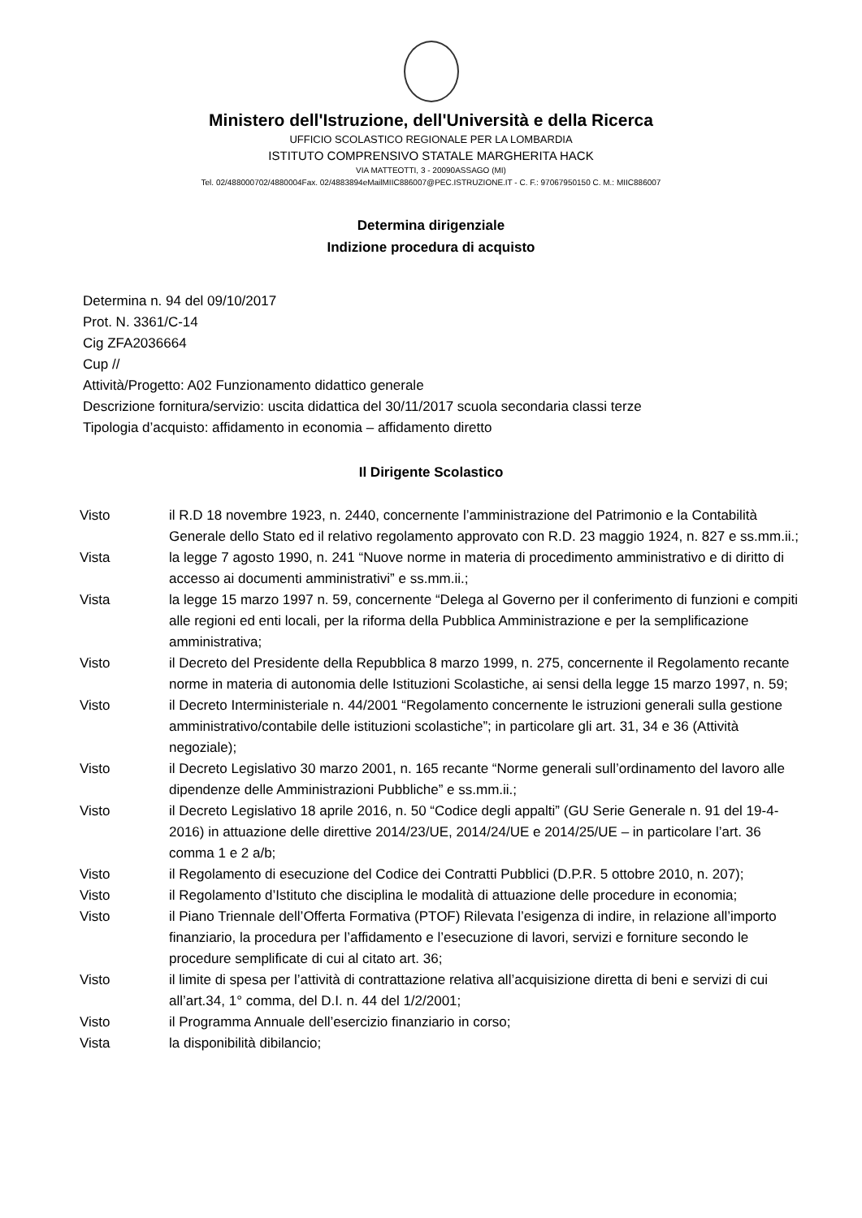Ministero dell'Istruzione, dell'Università e della Ricerca
UFFICIO SCOLASTICO REGIONALE PER LA LOMBARDIA
ISTITUTO COMPRENSIVO STATALE MARGHERITA HACK
VIA MATTEOTTI, 3 - 20090ASSAGO (MI)
Tel. 02/488000702/4880004Fax. 02/4883894eMailMIIC886007@PEC.ISTRUZIONE.IT - C. F.: 97067950150 C. M.: MIIC886007
Determina dirigenziale
Indizione procedura di acquisto
Determina n. 94 del 09/10/2017
Prot. N. 3361/C-14
Cig ZFA2036664
Cup //
Attività/Progetto: A02 Funzionamento didattico generale
Descrizione fornitura/servizio: uscita didattica del 30/11/2017 scuola secondaria classi terze
Tipologia d’acquisto: affidamento in economia – affidamento diretto
Il Dirigente Scolastico
| Visto | il R.D 18 novembre 1923, n. 2440, concernente l’amministrazione del Patrimonio e la Contabilità Generale dello Stato ed il relativo regolamento approvato con R.D. 23 maggio 1924, n. 827 e ss.mm.ii.; |
| Vista | la legge 7 agosto 1990, n. 241 “Nuove norme in materia di procedimento amministrativo e di diritto di accesso ai documenti amministrativi” e ss.mm.ii.; |
| Vista | la legge 15 marzo 1997 n. 59, concernente “Delega al Governo per il conferimento di funzioni e compiti alle regioni ed enti locali, per la riforma della Pubblica Amministrazione e per la semplificazione amministrativa; |
| Visto | il Decreto del Presidente della Repubblica 8 marzo 1999, n. 275, concernente il Regolamento recante norme in materia di autonomia delle Istituzioni Scolastiche, ai sensi della legge 15 marzo 1997, n. 59; |
| Visto | il Decreto Interministeriale n. 44/2001 “Regolamento concernente le istruzioni generali sulla gestione amministrativo/contabile delle istituzioni scolastiche”; in particolare gli art. 31, 34 e 36 (Attività negoziale); |
| Visto | il Decreto Legislativo 30 marzo 2001, n. 165 recante “Norme generali sull’ordinamento del lavoro alle dipendenze delle Amministrazioni Pubbliche” e ss.mm.ii.; |
| Visto | il Decreto Legislativo 18 aprile 2016, n. 50 “Codice degli appalti” (GU Serie Generale n. 91 del 19-4-2016) in attuazione delle direttive 2014/23/UE, 2014/24/UE e 2014/25/UE – in particolare l’art. 36 comma 1 e 2 a/b; |
| Visto | il Regolamento di esecuzione del Codice dei Contratti Pubblici (D.P.R. 5 ottobre 2010, n. 207); |
| Visto | il Regolamento d’Istituto che disciplina le modalità di attuazione delle procedure in economia; |
| Visto | il Piano Triennale dell’Offerta Formativa (PTOF) Rilevata l’esigenza di indire, in relazione all’importo finanziario, la procedura per l’affidamento e l’esecuzione di lavori, servizi e forniture secondo le procedure semplificate di cui al citato art. 36; |
| Visto | il limite di spesa per l’attività di contrattazione relativa all’acquisizione diretta di beni e servizi di cui all’art.34, 1° comma, del D.I. n. 44 del 1/2/2001; |
| Visto | il Programma Annuale dell’esercizio finanziario in corso; |
| Vista | la disponibilità dibilancio; |